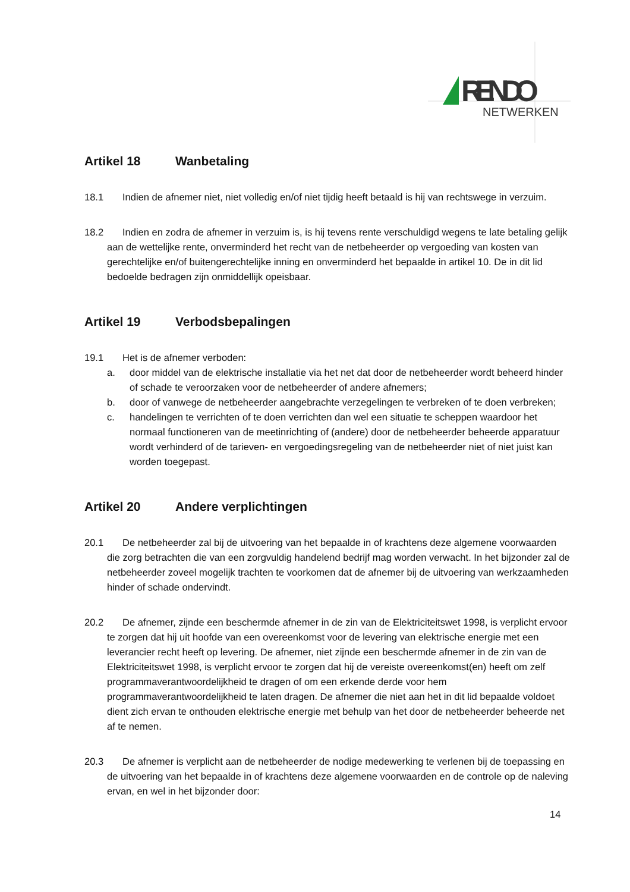RENDO
NETWERKEN
Artikel 18 Wanbetaling
18.1 Indien de afnemer niet, niet volledig en/of niet tijdig heeft betaald is hij van rechtswege in verzuim.
18.2 Indien en zodra de afnemer in verzuim is, is hij tevens rente verschuldigd wegens te late betaling gelijk aan de wettelijke rente, onverminderd het recht van de netbeheerder op vergoeding van kosten van gerechtelijke en/of buitengerechtelijke inning en onverminderd het bepaalde in artikel 10. De in dit lid bedoelde bedragen zijn onmiddellijk opeisbaar.
Artikel 19 Verbodsbepalingen
19.1 Het is de afnemer verboden:
a. door middel van de elektrische installatie via het net dat door de netbeheerder wordt beheerd hinder of schade te veroorzaken voor de netbeheerder of andere afnemers;
b. door of vanwege de netbeheerder aangebrachte verzegelingen te verbreken of te doen verbreken;
c. handelingen te verrichten of te doen verrichten dan wel een situatie te scheppen waardoor het normaal functioneren van de meetinrichting of (andere) door de netbeheerder beheerde apparatuur wordt verhinderd of de tarieven- en vergoedingsregeling van de netbeheerder niet of niet juist kan worden toegepast.
Artikel 20 Andere verplichtingen
20.1 De netbeheerder zal bij de uitvoering van het bepaalde in of krachtens deze algemene voorwaarden die zorg betrachten die van een zorgvuldig handelend bedrijf mag worden verwacht. In het bijzonder zal de netbeheerder zoveel mogelijk trachten te voorkomen dat de afnemer bij de uitvoering van werkzaamheden hinder of schade ondervindt.
20.2 De afnemer, zijnde een beschermde afnemer in de zin van de Elektriciteitswet 1998, is verplicht ervoor te zorgen dat hij uit hoofde van een overeenkomst voor de levering van elektrische energie met een leverancier recht heeft op levering. De afnemer, niet zijnde een beschermde afnemer in de zin van de Elektriciteitswet 1998, is verplicht ervoor te zorgen dat hij de vereiste overeenkomst(en) heeft om zelf programmaverantwoordelijkheid te dragen of om een erkende derde voor hem programmaverantwoordelijkheid te laten dragen. De afnemer die niet aan het in dit lid bepaalde voldoet dient zich ervan te onthouden elektrische energie met behulp van het door de netbeheerder beheerde net af te nemen.
20.3 De afnemer is verplicht aan de netbeheerder de nodige medewerking te verlenen bij de toepassing en de uitvoering van het bepaalde in of krachtens deze algemene voorwaarden en de controle op de naleving ervan, en wel in het bijzonder door:
14